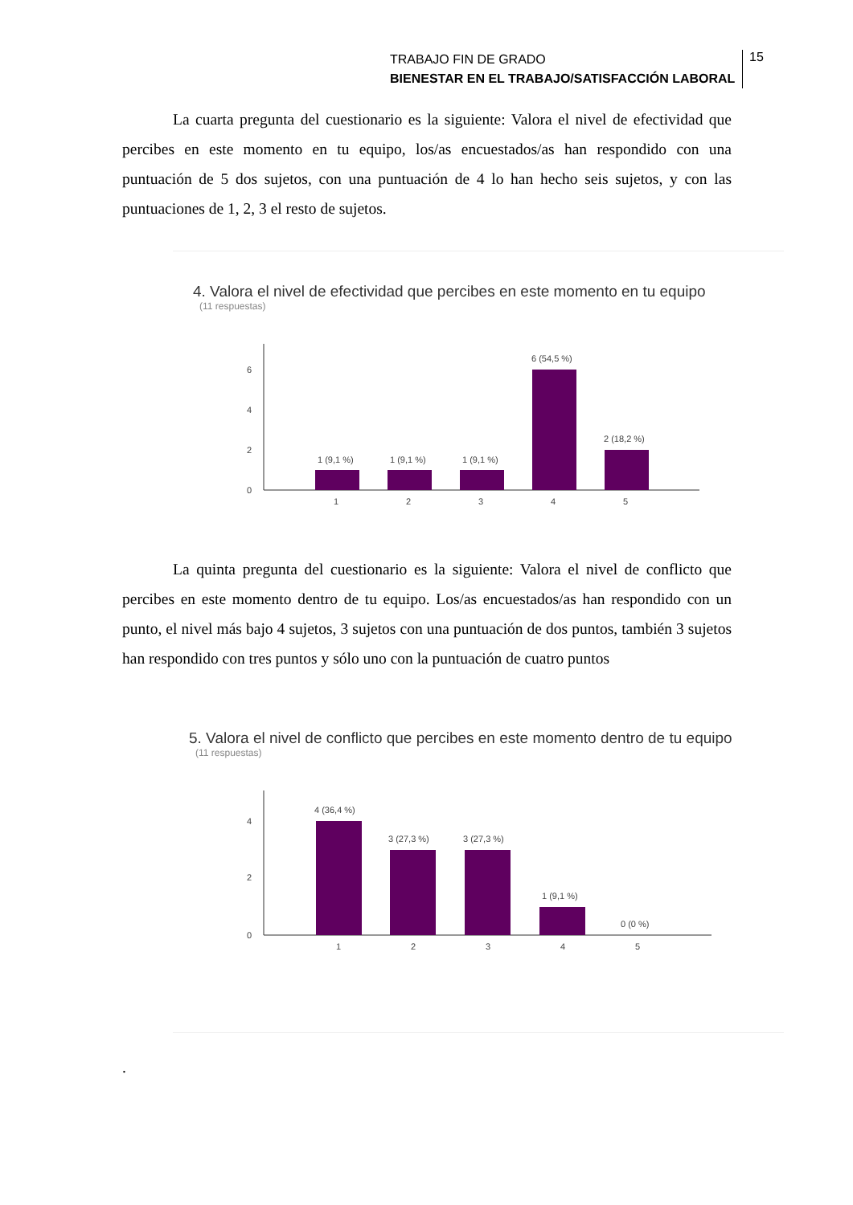TRABAJO FIN DE GRADO
BIENESTAR EN EL TRABAJO/SATISFACCIÓN LABORAL
15
La cuarta pregunta del cuestionario es la siguiente: Valora el nivel de efectividad que percibes en este momento en tu equipo, los/as encuestados/as han respondido con una puntuación de 5 dos sujetos, con una puntuación de 4 lo han hecho seis sujetos, y con las puntuaciones de 1, 2, 3 el resto de sujetos.
4. Valora el nivel de efectividad que percibes en este momento en tu equipo
(11 respuestas)
0
2
4
6
1 (9,1 %)
1 (9,1 %)
1 (9,1 %)
6 (54,5 %)
2 (18,2 %)
1
2
3
4
5
La quinta pregunta del cuestionario es la siguiente: Valora el nivel de conflicto que percibes en este momento dentro de tu equipo. Los/as encuestados/as han respondido con un punto, el nivel más bajo 4 sujetos, 3 sujetos con una puntuación de dos puntos, también 3 sujetos han respondido con tres puntos y sólo uno con la puntuación de cuatro puntos
5. Valora el nivel de conflicto que percibes en este momento dentro de tu equipo
(11 respuestas)
0
2
4
4 (36,4 %)
3 (27,3 %)
3 (27,3 %)
1 (9,1 %)
0 (0 %)
1
2
3
4
5
.